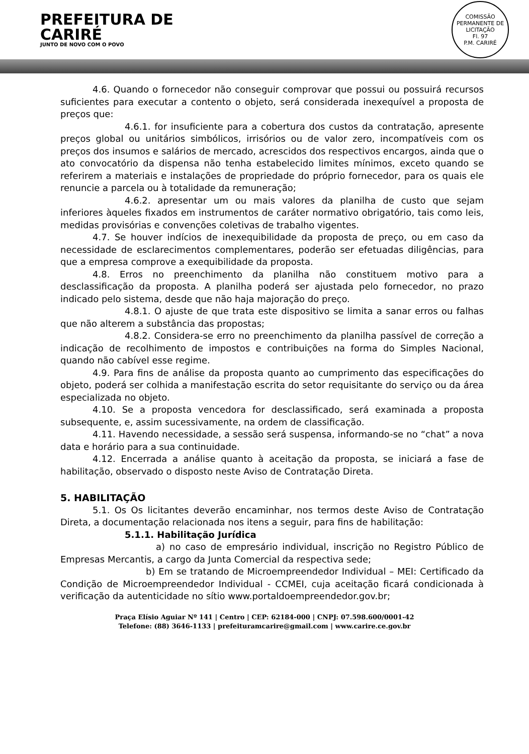PREFEITURA DE
CARIRÉ
JUNTO DE NOVO COM O POVO
COMISSÃO PERMANENTE DE LICITAÇÃO
Fl. 97
P.M. CARIRÉ
4.6. Quando o fornecedor não conseguir comprovar que possui ou possuirá recursos suficientes para executar a contento o objeto, será considerada inexequível a proposta de preços que:
4.6.1. for insuficiente para a cobertura dos custos da contratação, apresente preços global ou unitários simbólicos, irrisórios ou de valor zero, incompatíveis com os preços dos insumos e salários de mercado, acrescidos dos respectivos encargos, ainda que o ato convocatório da dispensa não tenha estabelecido limites mínimos, exceto quando se referirem a materiais e instalações de propriedade do próprio fornecedor, para os quais ele renuncie a parcela ou à totalidade da remuneração;
4.6.2. apresentar um ou mais valores da planilha de custo que sejam inferiores àqueles fixados em instrumentos de caráter normativo obrigatório, tais como leis, medidas provisórias e convenções coletivas de trabalho vigentes.
4.7. Se houver indícios de inexequibilidade da proposta de preço, ou em caso da necessidade de esclarecimentos complementares, poderão ser efetuadas diligências, para que a empresa comprove a exequibilidade da proposta.
4.8. Erros no preenchimento da planilha não constituem motivo para a desclassificação da proposta. A planilha poderá ser ajustada pelo fornecedor, no prazo indicado pelo sistema, desde que não haja majoração do preço.
4.8.1. O ajuste de que trata este dispositivo se limita a sanar erros ou falhas que não alterem a substância das propostas;
4.8.2. Considera-se erro no preenchimento da planilha passível de correção a indicação de recolhimento de impostos e contribuições na forma do Simples Nacional, quando não cabível esse regime.
4.9. Para fins de análise da proposta quanto ao cumprimento das especificações do objeto, poderá ser colhida a manifestação escrita do setor requisitante do serviço ou da área especializada no objeto.
4.10. Se a proposta vencedora for desclassificado, será examinada a proposta subsequente, e, assim sucessivamente, na ordem de classificação.
4.11. Havendo necessidade, a sessão será suspensa, informando-se no “chat” a nova data e horário para a sua continuidade.
4.12. Encerrada a análise quanto à aceitação da proposta, se iniciará a fase de habilitação, observado o disposto neste Aviso de Contratação Direta.
5. HABILITAÇÃO
5.1. Os Os licitantes deverão encaminhar, nos termos deste Aviso de Contratação Direta, a documentação relacionada nos itens a seguir, para fins de habilitação:
5.1.1. Habilitação Jurídica
a) no caso de empresário individual, inscrição no Registro Público de Empresas Mercantis, a cargo da Junta Comercial da respectiva sede;
b) Em se tratando de Microempreendedor Individual – MEI: Certificado da Condição de Microempreendedor Individual - CCMEI, cuja aceitação ficará condicionada à verificação da autenticidade no sítio www.portaldoempreendedor.gov.br;
Praça Elísio Aguiar Nº 141 | Centro | CEP: 62184-000 | CNPJ: 07.598.600/0001-42
Telefone: (88) 3646-1133 | prefeituramcarire@gmail.com | www.carire.ce.gov.br